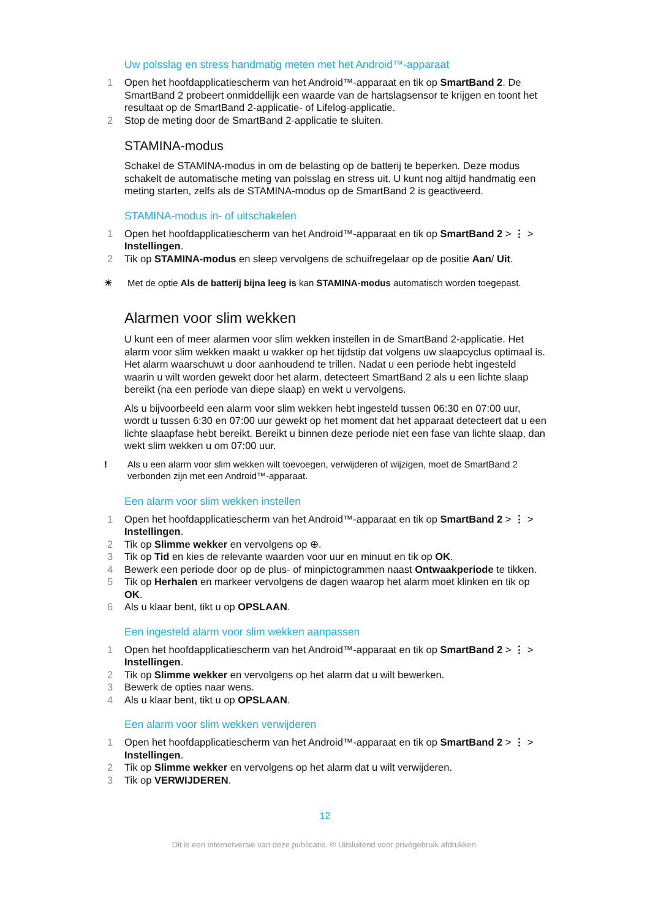Uw polsslag en stress handmatig meten met het Android™-apparaat
1 Open het hoofdapplicatiescherm van het Android™-apparaat en tik op SmartBand 2. De SmartBand 2 probeert onmiddellijk een waarde van de hartslagsensor te krijgen en toont het resultaat op de SmartBand 2-applicatie- of Lifelog-applicatie.
2 Stop de meting door de SmartBand 2-applicatie te sluiten.
STAMINA-modus
Schakel de STAMINA-modus in om de belasting op de batterij te beperken. Deze modus schakelt de automatische meting van polsslag en stress uit. U kunt nog altijd handmatig een meting starten, zelfs als de STAMINA-modus op de SmartBand 2 is geactiveerd.
STAMINA-modus in- of uitschakelen
1 Open het hoofdapplicatiescherm van het Android™-apparaat en tik op SmartBand 2 > ⋮ > Instellingen.
2 Tik op STAMINA-modus en sleep vervolgens de schuifregelaar op de positie Aan/ Uit.
☀ Met de optie Als de batterij bijna leeg is kan STAMINA-modus automatisch worden toegepast.
Alarmen voor slim wekken
U kunt een of meer alarmen voor slim wekken instellen in de SmartBand 2-applicatie. Het alarm voor slim wekken maakt u wakker op het tijdstip dat volgens uw slaapcyclus optimaal is. Het alarm waarschuwt u door aanhoudend te trillen. Nadat u een periode hebt ingesteld waarin u wilt worden gewekt door het alarm, detecteert SmartBand 2 als u een lichte slaap bereikt (na een periode van diepe slaap) en wekt u vervolgens.
Als u bijvoorbeeld een alarm voor slim wekken hebt ingesteld tussen 06:30 en 07:00 uur, wordt u tussen 6:30 en 07:00 uur gewekt op het moment dat het apparaat detecteert dat u een lichte slaapfase hebt bereikt. Bereikt u binnen deze periode niet een fase van lichte slaap, dan wekt slim wekken u om 07:00 uur.
! Als u een alarm voor slim wekken wilt toevoegen, verwijderen of wijzigen, moet de SmartBand 2 verbonden zijn met een Android™-apparaat.
Een alarm voor slim wekken instellen
1 Open het hoofdapplicatiescherm van het Android™-apparaat en tik op SmartBand 2 > ⋮ > Instellingen.
2 Tik op Slimme wekker en vervolgens op ⊕.
3 Tik op Tid en kies de relevante waarden voor uur en minuut en tik op OK.
4 Bewerk een periode door op de plus- of minpictogrammen naast Ontwaakperiode te tikken.
5 Tik op Herhalen en markeer vervolgens de dagen waarop het alarm moet klinken en tik op OK.
6 Als u klaar bent, tikt u op OPSLAAN.
Een ingesteld alarm voor slim wekken aanpassen
1 Open het hoofdapplicatiescherm van het Android™-apparaat en tik op SmartBand 2 > ⋮ > Instellingen.
2 Tik op Slimme wekker en vervolgens op het alarm dat u wilt bewerken.
3 Bewerk de opties naar wens.
4 Als u klaar bent, tikt u op OPSLAAN.
Een alarm voor slim wekken verwijderen
1 Open het hoofdapplicatiescherm van het Android™-apparaat en tik op SmartBand 2 > ⋮ > Instellingen.
2 Tik op Slimme wekker en vervolgens op het alarm dat u wilt verwijderen.
3 Tik op VERWIJDEREN.
12
Dit is een internetversie van deze publicatie. © Uitsluitend voor privégebruik afdrukken.